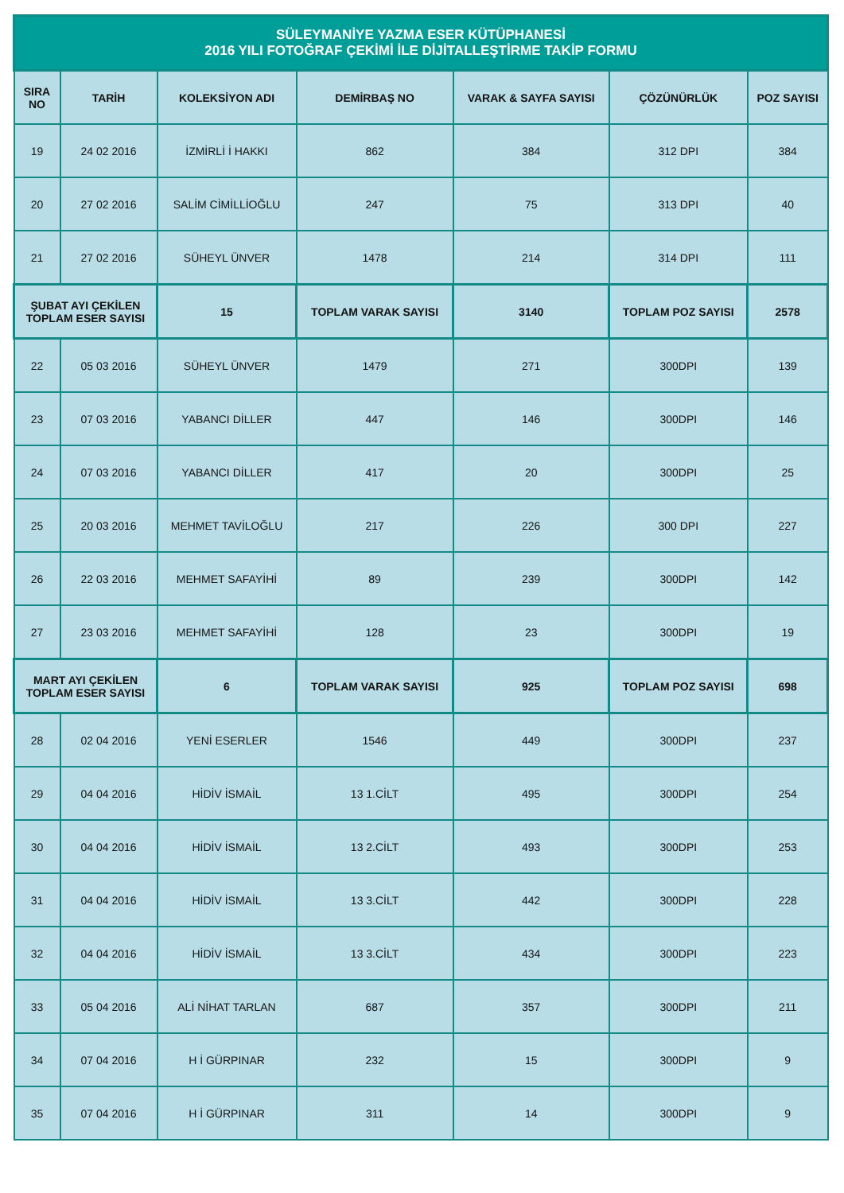| SÜLEYMANİYE YAZMA ESER KÜTÜPHANESİ 2016 YILI FOTOĞRAF ÇEKİMİ İLE DİJİTALLEŞTİRME TAKİP FORMU | | | | | | |
| --- | --- | --- | --- | --- | --- | --- |
| SIRA NO | TARİH | KOLEKSİYON ADI | DEMİRBAŞ NO | VARAK & SAYFA SAYISI | ÇÖZÜNÜRLÜK | POZ SAYISI |
| 19 | 24 02 2016 | İZMİRLİ İ HAKKI | 862 | 384 | 312 DPI | 384 |
| 20 | 27 02 2016 | SALİM CİMİLLİOĞLU | 247 | 75 | 313 DPI | 40 |
| 21 | 27 02 2016 | SÜHEYL ÜNVER | 1478 | 214 | 314 DPI | 111 |
| ŞUBAT AYI ÇEKİLEN TOPLAM ESER SAYISI | | 15 | TOPLAM VARAK SAYISI | 3140 | TOPLAM POZ SAYISI | 2578 |
| 22 | 05 03 2016 | SÜHEYL ÜNVER | 1479 | 271 | 300DPI | 139 |
| 23 | 07 03 2016 | YABANCI DİLLER | 447 | 146 | 300DPI | 146 |
| 24 | 07 03 2016 | YABANCI DİLLER | 417 | 20 | 300DPI | 25 |
| 25 | 20 03 2016 | MEHMET TAVİLOĞLU | 217 | 226 | 300 DPI | 227 |
| 26 | 22 03 2016 | MEHMET SAFAYİHİ | 89 | 239 | 300DPI | 142 |
| 27 | 23 03 2016 | MEHMET SAFAYİHİ | 128 | 23 | 300DPI | 19 |
| MART AYI ÇEKİLEN TOPLAM ESER SAYISI | | 6 | TOPLAM VARAK SAYISI | 925 | TOPLAM POZ SAYISI | 698 |
| 28 | 02 04 2016 | YENİ ESERLER | 1546 | 449 | 300DPI | 237 |
| 29 | 04 04 2016 | HİDİV İSMAİL | 13 1.CİLT | 495 | 300DPI | 254 |
| 30 | 04 04 2016 | HİDİV İSMAİL | 13 2.CİLT | 493 | 300DPI | 253 |
| 31 | 04 04 2016 | HİDİV İSMAİL | 13 3.CİLT | 442 | 300DPI | 228 |
| 32 | 04 04 2016 | HİDİV İSMAİL | 13 3.CİLT | 434 | 300DPI | 223 |
| 33 | 05 04 2016 | ALİ NİHAT TARLAN | 687 | 357 | 300DPI | 211 |
| 34 | 07 04 2016 | H İ GÜRPINAR | 232 | 15 | 300DPI | 9 |
| 35 | 07 04 2016 | H İ GÜRPINAR | 311 | 14 | 300DPI | 9 |